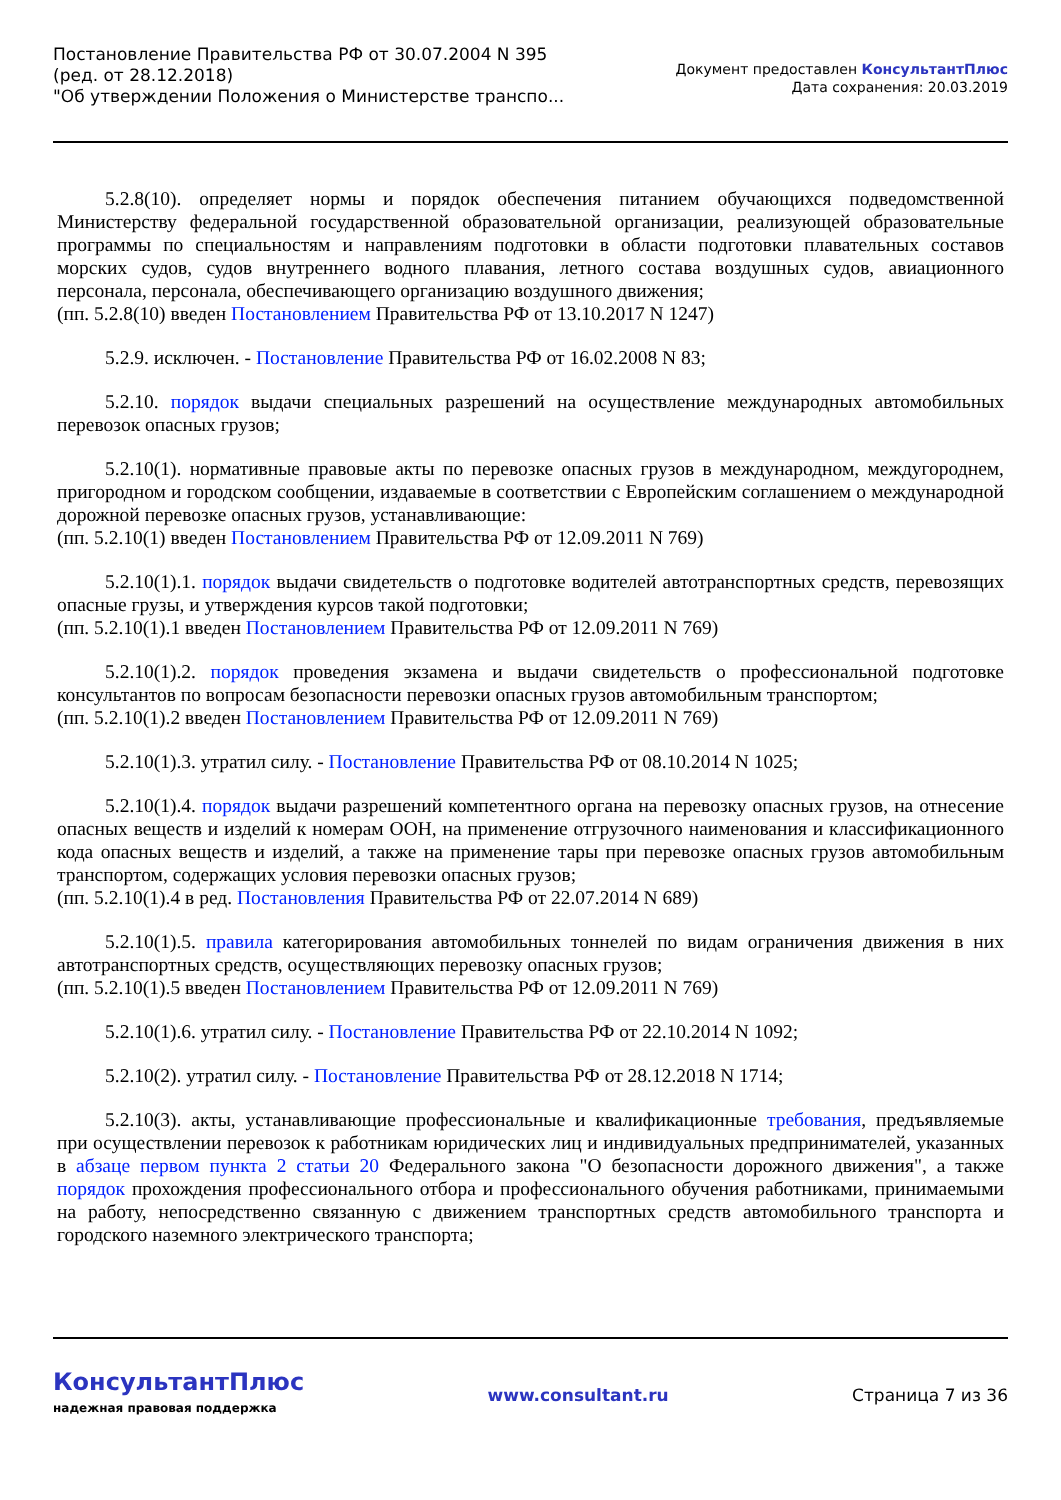Постановление Правительства РФ от 30.07.2004 N 395
(ред. от 28.12.2018)
"Об утверждении Положения о Министерстве транспо...
Документ предоставлен КонсультантПлюс
Дата сохранения: 20.03.2019
5.2.8(10). определяет нормы и порядок обеспечения питанием обучающихся подведомственной Министерству федеральной государственной образовательной организации, реализующей образовательные программы по специальностям и направлениям подготовки в области подготовки плавательных составов морских судов, судов внутреннего водного плавания, летного состава воздушных судов, авиационного персонала, персонала, обеспечивающего организацию воздушного движения;
(пп. 5.2.8(10) введен Постановлением Правительства РФ от 13.10.2017 N 1247)
5.2.9. исключен. - Постановление Правительства РФ от 16.02.2008 N 83;
5.2.10. порядок выдачи специальных разрешений на осуществление международных автомобильных перевозок опасных грузов;
5.2.10(1). нормативные правовые акты по перевозке опасных грузов в международном, междугороднем, пригородном и городском сообщении, издаваемые в соответствии с Европейским соглашением о международной дорожной перевозке опасных грузов, устанавливающие:
(пп. 5.2.10(1) введен Постановлением Правительства РФ от 12.09.2011 N 769)
5.2.10(1).1. порядок выдачи свидетельств о подготовке водителей автотранспортных средств, перевозящих опасные грузы, и утверждения курсов такой подготовки;
(пп. 5.2.10(1).1 введен Постановлением Правительства РФ от 12.09.2011 N 769)
5.2.10(1).2. порядок проведения экзамена и выдачи свидетельств о профессиональной подготовке консультантов по вопросам безопасности перевозки опасных грузов автомобильным транспортом;
(пп. 5.2.10(1).2 введен Постановлением Правительства РФ от 12.09.2011 N 769)
5.2.10(1).3. утратил силу. - Постановление Правительства РФ от 08.10.2014 N 1025;
5.2.10(1).4. порядок выдачи разрешений компетентного органа на перевозку опасных грузов, на отнесение опасных веществ и изделий к номерам ООН, на применение отгрузочного наименования и классификационного кода опасных веществ и изделий, а также на применение тары при перевозке опасных грузов автомобильным транспортом, содержащих условия перевозки опасных грузов;
(пп. 5.2.10(1).4 в ред. Постановления Правительства РФ от 22.07.2014 N 689)
5.2.10(1).5. правила категорирования автомобильных тоннелей по видам ограничения движения в них автотранспортных средств, осуществляющих перевозку опасных грузов;
(пп. 5.2.10(1).5 введен Постановлением Правительства РФ от 12.09.2011 N 769)
5.2.10(1).6. утратил силу. - Постановление Правительства РФ от 22.10.2014 N 1092;
5.2.10(2). утратил силу. - Постановление Правительства РФ от 28.12.2018 N 1714;
5.2.10(3). акты, устанавливающие профессиональные и квалификационные требования, предъявляемые при осуществлении перевозок к работникам юридических лиц и индивидуальных предпринимателей, указанных в абзаце первом пункта 2 статьи 20 Федерального закона "О безопасности дорожного движения", а также порядок прохождения профессионального отбора и профессионального обучения работниками, принимаемыми на работу, непосредственно связанную с движением транспортных средств автомобильного транспорта и городского наземного электрического транспорта;
КонсультантПлюс
надежная правовая поддержка
www.consultant.ru Страница 7 из 36